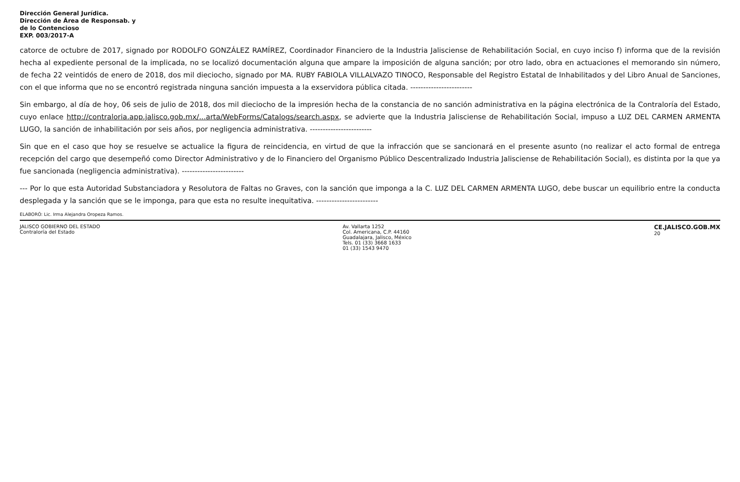Dirección General Jurídica.
Dirección de Área de Responsab. y
de lo Contencioso
EXP. 003/2017-A
catorce de octubre de 2017, signado por RODOLFO GONZÁLEZ RAMÍREZ, Coordinador Financiero de la Industria Jalisciense de Rehabilitación Social, en cuyo inciso f) informa que de la revisión hecha al expediente personal de la implicada, no se localizó documentación alguna que ampare la imposición de alguna sanción; por otro lado, obra en actuaciones el memorando sin número, de fecha 22 veintidós de enero de 2018, dos mil dieciocho, signado por MA. RUBY FABIOLA VILLALVAZO TINOCO, Responsable del Registro Estatal de Inhabilitados y del Libro Anual de Sanciones, con el que informa que no se encontró registrada ninguna sanción impuesta a la exservidora pública citada. ------------------------
Sin embargo, al día de hoy, 06 seis de julio de 2018, dos mil dieciocho de la impresión hecha de la constancia de no sanción administrativa en la página electrónica de la Contraloría del Estado, cuyo enlace http://contraloria.app.jalisco.gob.mx/...arta/WebForms/Catalogs/search.aspx, se advierte que la Industria Jalisciense de Rehabilitación Social, impuso a LUZ DEL CARMEN ARMENTA LUGO, la sanción de inhabilitación por seis años, por negligencia administrativa. ------------------------
Sin que en el caso que hoy se resuelve se actualice la figura de reincidencia, en virtud de que la infracción que se sancionará en el presente asunto (no realizar el acto formal de entrega recepción del cargo que desempeñó como Director Administrativo y de lo Financiero del Organismo Público Descentralizado Industria Jalisciense de Rehabilitación Social), es distinta por la que ya fue sancionada (negligencia administrativa). ------------------------
--- Por lo que esta Autoridad Substanciadora y Resolutora de Faltas no Graves, con la sanción que imponga a la C. LUZ DEL CARMEN ARMENTA LUGO, debe buscar un equilibrio entre la conducta desplegada y la sanción que se le imponga, para que esta no resulte inequitativa. ------------------------
ELABORÓ: Lic. Irma Alejandra Oropeza Ramos.
JALISCO GOBIERNO DEL ESTADO
Contraloría del Estado
Av. Vallarta 1252
Col. Americana, C.P. 44160
Guadalajara, Jalisco, México
Tels. 01 (33) 3668 1633
01 (33) 1543 9470
CE.JALISCO.GOB.MX
20